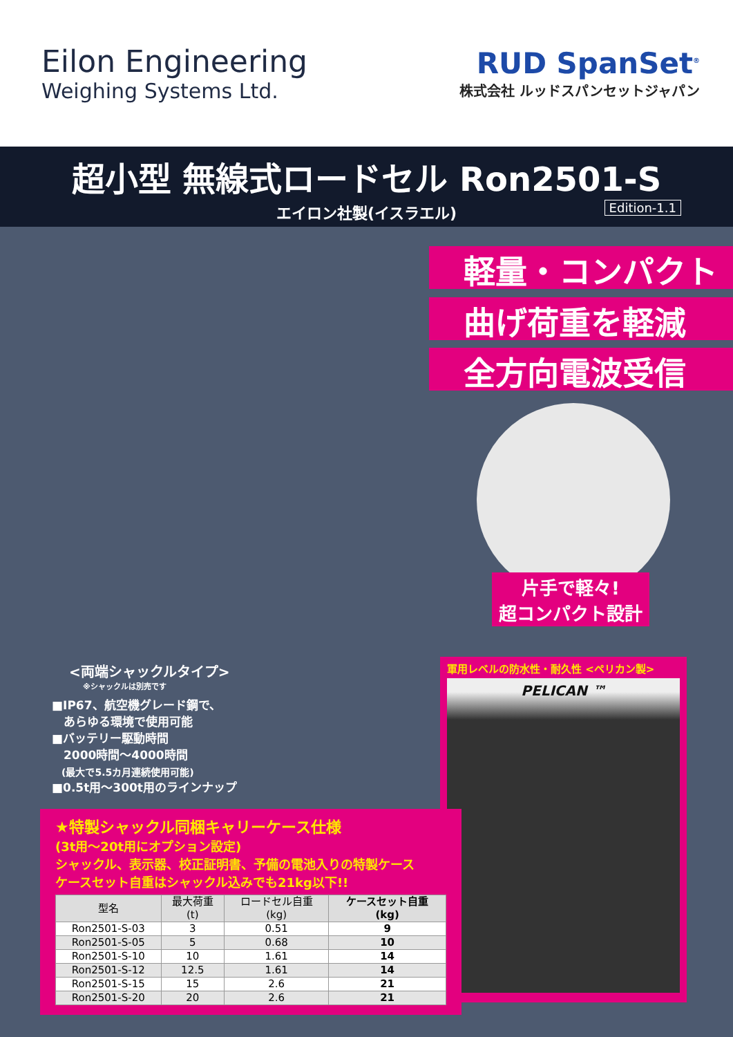Eilon Engineering
Weighing Systems Ltd.
RUD SpanSet<sup>®</sup>
株式会社 ルッドスパンセットジャパン
超小型 無線式ロードセル Ron2501-S
エイロン社製(イスラエル)
Edition-1.1
軽量・コンパクト
曲げ荷重を軽減
全方向電波受信
片手で軽々!
超コンパクト設計
<両端シャックルタイプ>
※シャックルは別売です
■IP67、航空機グレード鋼で、
　あらゆる環境で使用可能
■バッテリー駆動時間
　2000時間～4000時間
　(最大で5.5カ月連続使用可能)
■0.5t用～300t用のラインナップ
軍用レベルの防水性・耐久性 <ペリカン製>
PELICAN ™
★特製シャックル同梱キャリーケース仕様
(3t用～20t用にオプション設定)
シャックル、表示器、校正証明書、予備の電池入りの特製ケース
ケースセット自重はシャックル込みでも21kg以下!!
| 型名 | 最大荷重 (t) | ロードセル自重 (kg) | ケースセット自重 (kg) |
| --- | --- | --- | --- |
| Ron2501-S-03 | 3 | 0.51 | 9 |
| Ron2501-S-05 | 5 | 0.68 | 10 |
| Ron2501-S-10 | 10 | 1.61 | 14 |
| Ron2501-S-12 | 12.5 | 1.61 | 14 |
| Ron2501-S-15 | 15 | 2.6 | 21 |
| Ron2501-S-20 | 20 | 2.6 | 21 |